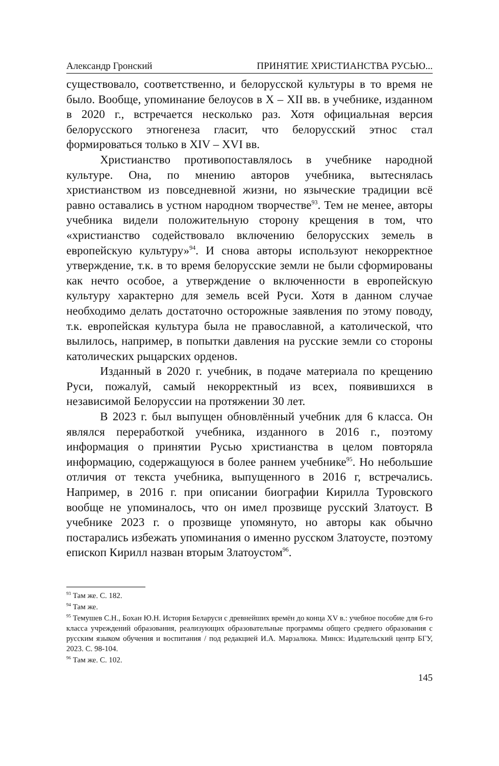Александр Гронский ПРИНЯТИЕ ХРИСТИАНСТВА РУСЬЮ...
существовало, соответственно, и белорусской культуры в то время не было. Вообще, упоминание белоусов в X – XII вв. в учебнике, изданном в 2020 г., встречается несколько раз. Хотя официальная версия белорусского этногенеза гласит, что белорусский этнос стал формироваться только в XIV – XVI вв.
Христианство противопоставлялось в учебнике народной культуре. Она, по мнению авторов учебника, вытеснялась христианством из повседневной жизни, но языческие традиции всё равно оставались в устном народном творчестве<sup>93</sup>. Тем не менее, авторы учебника видели положительную сторону крещения в том, что «христианство содействовало включению белорусских земель в европейскую культуру»<sup>94</sup>. И снова авторы используют некорректное утверждение, т.к. в то время белорусские земли не были сформированы как нечто особое, а утверждение о включенности в европейскую культуру характерно для земель всей Руси. Хотя в данном случае необходимо делать достаточно осторожные заявления по этому поводу, т.к. европейская культура была не православной, а католической, что вылилось, например, в попытки давления на русские земли со стороны католических рыцарских орденов.
Изданный в 2020 г. учебник, в подаче материала по крещению Руси, пожалуй, самый некорректный из всех, появившихся в независимой Белоруссии на протяжении 30 лет.
В 2023 г. был выпущен обновлённый учебник для 6 класса. Он являлся переработкой учебника, изданного в 2016 г., поэтому информация о принятии Русью христианства в целом повторяла информацию, содержащуюся в более раннем учебнике<sup>95</sup>. Но небольшие отличия от текста учебника, выпущенного в 2016 г, встречались. Например, в 2016 г. при описании биографии Кирилла Туровского вообще не упоминалось, что он имел прозвище русский Златоуст. В учебнике 2023 г. о прозвище упомянуто, но авторы как обычно постарались избежать упоминания о именно русском Златоусте, поэтому епископ Кирилл назван вторым Златоустом<sup>96</sup>.
<sup>93</sup> Там же. С. 182.
<sup>94</sup> Там же.
<sup>95</sup> Темушев С.Н., Бохан Ю.Н. История Беларуси с древнейших времён до конца XV в.: учебное пособие для 6-го класса учреждений образования, реализующих образовательные программы общего среднего образования с русским языком обучения и воспитания / под редакцией И.А. Марзалюка. Минск: Издательский центр БГУ, 2023. С. 98-104.
<sup>96</sup> Там же. С. 102.
145